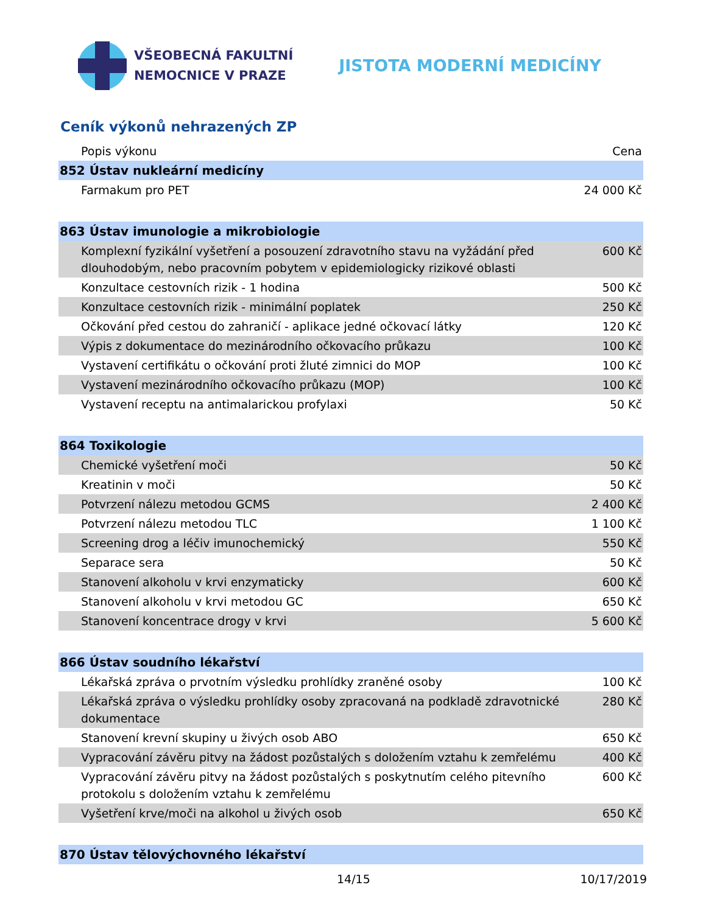VŠEOBECNÁ FAKULTNÍ
NEMOCNICE V PRAZE
JISTOTA MODERNÍ MEDICÍNY
Ceník výkonů nehrazených ZP
| Popis výkonu | Cena |
| --- | --- |
| 852 Ústav nukleární medicíny | |
| Farmakum pro PET | 24 000 Kč |
| 863 Ústav imunologie a mikrobiologie | |
| Komplexní fyzikální vyšetření a posouzení zdravotního stavu na vyžádání před dlouhodobým, nebo pracovním pobytem v epidemiologicky rizikové oblasti | 600 Kč |
| Konzultace cestovních rizik - 1 hodina | 500 Kč |
| Konzultace cestovních rizik - minimální poplatek | 250 Kč |
| Očkování před cestou do zahraničí - aplikace jedné očkovací látky | 120 Kč |
| Výpis z dokumentace do mezinárodního očkovacího průkazu | 100 Kč |
| Vystavení certifikátu o očkování proti žluté zimnici do MOP | 100 Kč |
| Vystavení mezinárodního očkovacího průkazu (MOP) | 100 Kč |
| Vystavení receptu na antimalarickou profylaxi | 50 Kč |
| 864 Toxikologie | |
| Chemické vyšetření moči | 50 Kč |
| Kreatinin v moči | 50 Kč |
| Potvrzení nálezu metodou GCMS | 2 400 Kč |
| Potvrzení nálezu metodou TLC | 1 100 Kč |
| Screening drog a léčiv imunochemický | 550 Kč |
| Separace sera | 50 Kč |
| Stanovení alkoholu v krvi enzymaticky | 600 Kč |
| Stanovení alkoholu v krvi metodou GC | 650 Kč |
| Stanovení koncentrace drogy v krvi | 5 600 Kč |
| 866 Ústav soudního lékařství | |
| Lékařská zpráva o prvotním výsledku prohlídky zraněné osoby | 100 Kč |
| Lékařská zpráva o výsledku prohlídky osoby zpracovaná na podkladě zdravotnické dokumentace | 280 Kč |
| Stanovení krevní skupiny u živých osob ABO | 650 Kč |
| Vypracování závěru pitvy na žádost pozůstalých s doložením vztahu k zemřelému | 400 Kč |
| Vypracování závěru pitvy na žádost pozůstalých s poskytnutím celého pitevního protokolu s doložením vztahu k zemřelému | 600 Kč |
| Vyšetření krve/moči na alkohol u živých osob | 650 Kč |
| 870 Ústav tělovýchovného lékařství | |
14/15 10/17/2019